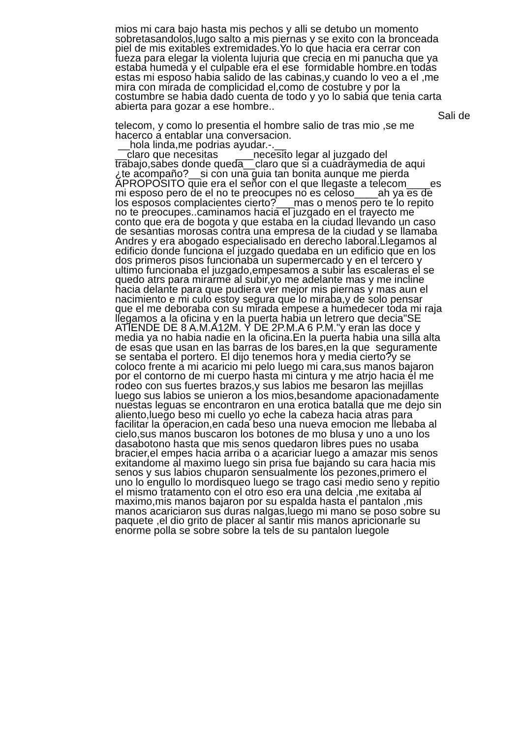mios mi cara bajo hasta mis pechos y alli se detubo un momento
sobretasandolos,lugo salto a mis piernas y se exito con la bronceada
piel de mis exitables extremidades.Yo lo que hacia era cerrar con
fueza para elegar la violenta lujuria que crecia en mi panucha que ya
estaba humeda y el culpable era el ese formidable hombre.en todas
estas mi esposo habia salido de las cabinas,y cuando lo veo a el ,me
mira con mirada de complicidad el,como de costubre y por la
costumbre se habia dado cuenta de todo y yo lo sabia que tenia carta
abierta para gozar a ese hombre..
Sali de
telecom, y como lo presentia el hombre salio de tras mio ,se me
hacerco a entablar una conversacion.
__hola linda,me podrias ayudar.-.__
__claro que necesitas ___necesito legar al juzgado del
trabajo,sabes donde queda__claro que si a cuadraymedia de aqui
¿te acompaño?__si con una guia tan bonita aunque me pierda
APROPOSITO quie era el señor con el que llegaste a telecom____es
mi esposo pero de el no te preocupes no es celoso____ah ya es de
los esposos complacientes cierto?___mas o menos pero te lo repito
no te preocupes..caminamos hacia el juzgado en el trayecto me
conto que era de bogota y que estaba en la ciudad llevando un caso
de sesantias morosas contra una empresa de la ciudad y se llamaba
Andres y era abogado especialisado en derecho laboral.Llegamos al
edificio donde funciona el juzgado quedaba en un edificio que en los
dos primeros pisos funcionaba un supermercado y en el tercero y
ultimo funcionaba el juzgado,empesamos a subir las escaleras el se
quedo atrs para mirarme al subir,yo me adelante mas y me incline
hacia delante para que pudiera ver mejor mis piernas y mas aun el
nacimiento e mi culo estoy segura que lo miraba,y de solo pensar
que el me deboraba con su mirada empese a humedecer toda mi raja
llegamos a la oficina y en la puerta habia un letrero que decia"SE
ATIENDE DE 8 A.M.A12M. Y DE 2P.M.A 6 P.M."y eran las doce y
media ya no habia nadie en la oficina.En la puerta habia una silla alta
de esas que usan en las barras de los bares,en la que seguramente
se sentaba el portero. El dijo tenemos hora y media cierto?y se
coloco frente a mi acaricio mi pelo luego mi cara,sus manos bajaron
por el contorno de mi cuerpo hasta mi cintura y me atrjo hacia el me
rodeo con sus fuertes brazos,y sus labios me besaron las mejillas
luego sus labios se unieron a los mios,besandome apacionadamente
nuestas leguas se encontraron en una erotica batalla que me dejo sin
aliento,luego beso mi cuello yo eche la cabeza hacia atras para
facilitar la operacion,en cada beso una nueva emocion me llebaba al
cielo,sus manos buscaron los botones de mo blusa y uno a uno los
dasabotono hasta que mis senos quedaron libres pues no usaba
bracier,el empes hacia arriba o a acariciar luego a amazar mis senos
exitandome al maximo luego sin prisa fue bajando su cara hacia mis
senos y sus labios chuparon sensualmente los pezones,primero el
uno lo engullo lo mordisqueo luego se trago casi medio seno y repitio
el mismo tratamento con el otro eso era una delcia ,me exitaba al
maximo,mis manos bajaron por su espalda hasta el pantalon ,mis
manos acariciaron sus duras nalgas,luego mi mano se poso sobre su
paquete ,el dio grito de placer al santir mis manos apricionarle su
enorme polla se sobre sobre la tels de su pantalon luegole